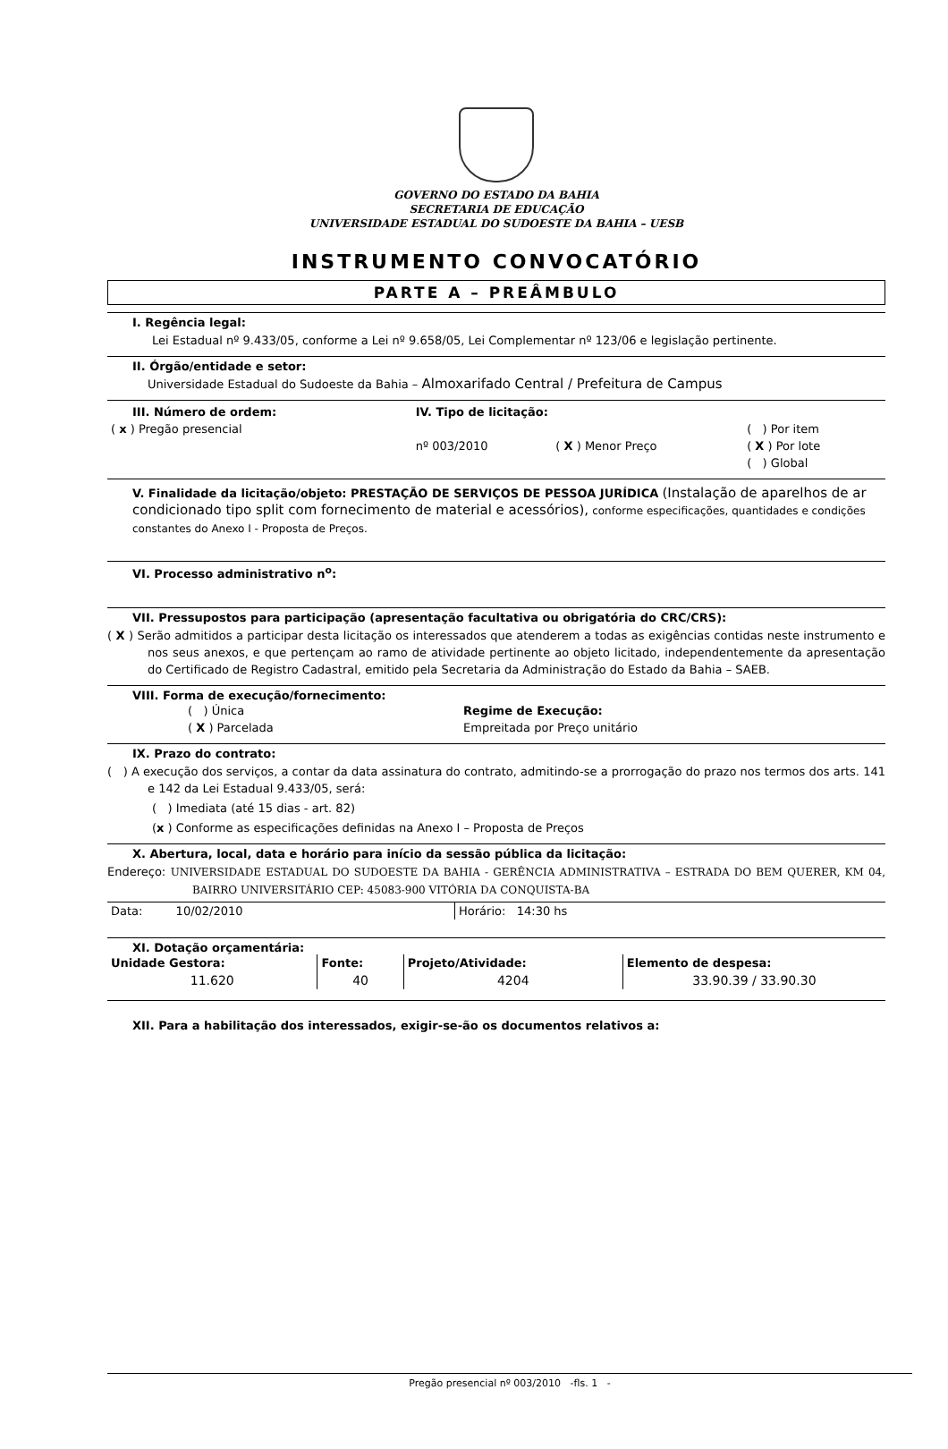GOVERNO DO ESTADO DA BAHIA
SECRETARIA DE EDUCAÇÃO
UNIVERSIDADE ESTADUAL DO SUDOESTE DA BAHIA – UESB
INSTRUMENTO CONVOCATÓRIO
PARTE A – PREÂMBULO
I. Regência legal:
Lei Estadual nº 9.433/05, conforme a Lei nº 9.658/05, Lei Complementar nº 123/06 e legislação pertinente.
II. Órgão/entidade e setor:
Universidade Estadual do Sudoeste da Bahia – Almoxarifado Central / Prefeitura de Campus
| III. Número de ordem: | IV. Tipo de licitação: | | |
| --- | --- | --- | --- |
| ( x ) Pregão presencial | | | ( ) Por item |
| | nº 003/2010 | ( X ) Menor Preço | ( X ) Por lote |
| | | | ( ) Global |
V. Finalidade da licitação/objeto: PRESTAÇÃO DE SERVIÇOS DE PESSOA JURÍDICA (Instalação de aparelhos de ar condicionado tipo split com fornecimento de material e acessórios), conforme especificações, quantidades e condições constantes do Anexo I - Proposta de Preços.
VI. Processo administrativo n<sup>o</sup>:
VII. Pressupostos para participação (apresentação facultativa ou obrigatória do CRC/CRS):
( X ) Serão admitidos a participar desta licitação os interessados que atenderem a todas as exigências contidas neste instrumento e nos seus anexos, e que pertençam ao ramo de atividade pertinente ao objeto licitado, independentemente da apresentação do Certificado de Registro Cadastral, emitido pela Secretaria da Administração do Estado da Bahia – SAEB.
VIII. Forma de execução/fornecimento:
| ( ) Única | Regime de Execução: |
| ( X ) Parcelada | Empreitada por Preço unitário |
IX. Prazo do contrato:
( ) A execução dos serviços, a contar da data assinatura do contrato, admitindo-se a prorrogação do prazo nos termos dos arts. 141 e 142 da Lei Estadual 9.433/05, será:
( ) Imediata (até 15 dias - art. 82)
(x ) Conforme as especificações definidas na Anexo I – Proposta de Preços
X. Abertura, local, data e horário para início da sessão pública da licitação:
Endereço: UNIVERSIDADE ESTADUAL DO SUDOESTE DA BAHIA - GERÊNCIA ADMINISTRATIVA – ESTRADA DO BEM QUERER, KM 04, BAIRRO UNIVERSITÁRIO CEP: 45083-900 VITÓRIA DA CONQUISTA-BA
| Data: 10/02/2010 | Horário: 14:30 hs |
XI. Dotação orçamentária:
| Unidade Gestora: | Fonte: | Projeto/Atividade: | Elemento de despesa: |
| --- | --- | --- | --- |
| 11.620 | 40 | 4204 | 33.90.39 / 33.90.30 |
XII. Para a habilitação dos interessados, exigir-se-ão os documentos relativos a:
Pregão presencial nº 003/2010 -fls. 1 -